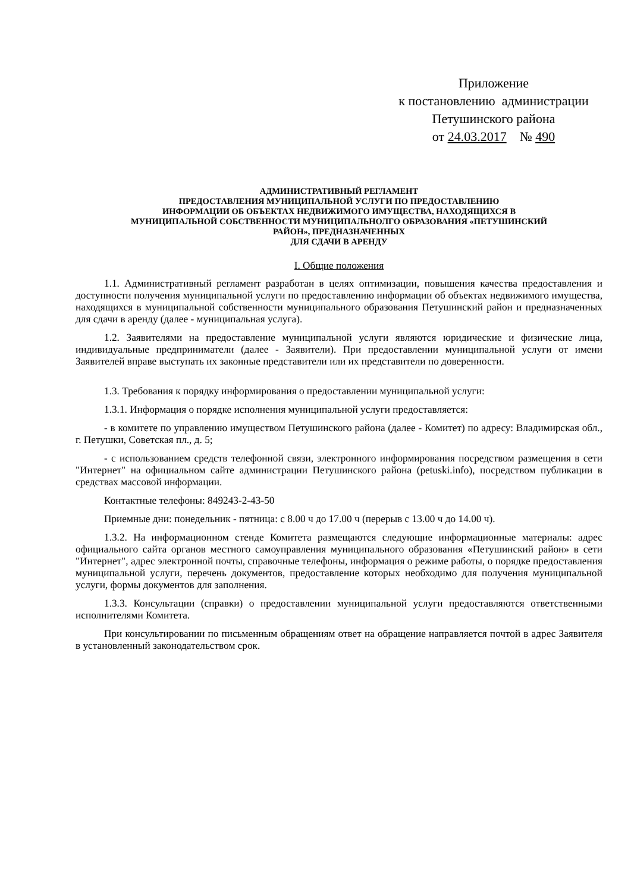Приложение
к постановлению администрации
Петушинского района
от 24.03.2017 № 490
АДМИНИСТРАТИВНЫЙ РЕГЛАМЕНТ
ПРЕДОСТАВЛЕНИЯ МУНИЦИПАЛЬНОЙ УСЛУГИ ПО ПРЕДОСТАВЛЕНИЮ
ИНФОРМАЦИИ ОБ ОБЪЕКТАХ НЕДВИЖИМОГО ИМУЩЕСТВА, НАХОДЯЩИХСЯ В
МУНИЦИПАЛЬНОЙ СОБСТВЕННОСТИ МУНИЦИПАЛЬНОЛГО ОБРАЗОВАНИЯ «ПЕТУШИНСКИЙ
РАЙОН», ПРЕДНАЗНАЧЕННЫХ
ДЛЯ СДАЧИ В АРЕНДУ
I. Общие положения
1.1. Административный регламент разработан в целях оптимизации, повышения качества предоставления и доступности получения муниципальной услуги по предоставлению информации об объектах недвижимого имущества, находящихся в муниципальной собственности муниципального образования Петушинский район и предназначенных для сдачи в аренду (далее - муниципальная услуга).
1.2. Заявителями на предоставление муниципальной услуги являются юридические и физические лица, индивидуальные предприниматели (далее - Заявители). При предоставлении муниципальной услуги от имени Заявителей вправе выступать их законные представители или их представители по доверенности.
1.3. Требования к порядку информирования о предоставлении муниципальной услуги:
1.3.1. Информация о порядке исполнения муниципальной услуги предоставляется:
- в комитете по управлению имуществом Петушинского района (далее - Комитет) по адресу: Владимирская обл., г. Петушки, Советская пл., д. 5;
- с использованием средств телефонной связи, электронного информирования посредством размещения в сети "Интернет" на официальном сайте администрации Петушинского района (petuski.info), посредством публикации в средствах массовой информации.
Контактные телефоны: 849243-2-43-50
Приемные дни: понедельник - пятница: с 8.00 ч до 17.00 ч (перерыв с 13.00 ч до 14.00 ч).
1.3.2. На информационном стенде Комитета размещаются следующие информационные материалы: адрес официального сайта органов местного самоуправления муниципального образования «Петушинский район» в сети "Интернет", адрес электронной почты, справочные телефоны, информация о режиме работы, о порядке предоставления муниципальной услуги, перечень документов, предоставление которых необходимо для получения муниципальной услуги, формы документов для заполнения.
1.3.3. Консультации (справки) о предоставлении муниципальной услуги предоставляются ответственными исполнителями Комитета.
При консультировании по письменным обращениям ответ на обращение направляется почтой в адрес Заявителя в установленный законодательством срок.